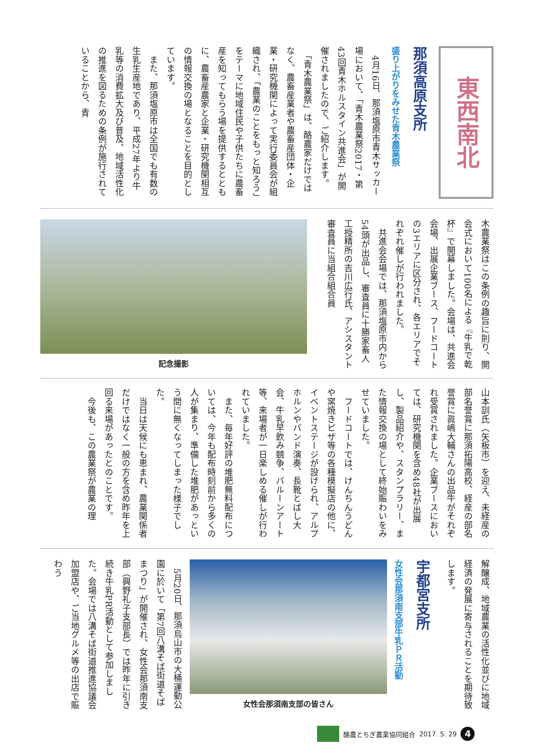東西南北
那須高原支所
盛り上がりをみせた青木農業祭
　4月16日、那須塩原市青木サッカー場において、「青木農業祭2017・第43回青木ホルスタイン共進会」が開催されましたので、ご紹介します。
　「青木農業祭」は、酪農家だけではなく、農畜産業者や農畜産団体・企業・研究機関によって実行委員会が組織され、「農業のことをもっと知ろう」をテーマに地域住民や子供たちに農畜産を知ってもらう場を提供するとともに、農畜産農家と企業・研究機関相互の情報交換の場となることを目的としています。
　また、那須塩原市は全国でも有数の生乳生産地であり、平成27年より牛乳等の消費拡大及び普及、地域活性化の推進を図るための条例が施行されていることから、青
木農業祭はこの条例の趣旨に則り、開会式において100名による『牛乳で乾杯』で開幕しました。会場は、共進会会場、出展企業ブース、フードコートの3エリアに区分され、各エリアでそれぞれ催しが行われました。
　共進会会場では、那須塩原市内から54頭が出品し、審査員に十勝家畜人工授精所の吉川広行氏、アシスタント審査員に当組合組合員
記念撮影
山本訓氏（矢板市）を迎え、未経産の部名誉賞に那須拓陽高校、経産の部名誉賞に眞嶋大輔さんの出品牛がそれぞれ受賞されました。企業ブースにおいては、研究機関を含め48社が出展し、製品紹介や、スタンプラリー、また情報交換の場として終始賑わいをみせていました。
　フードコートでは、けんちんうどんや窯焼きピザ等の各種模擬店の他に、イベントステージが設けられ、アルプホルンやバンド演奏、長靴とばし大会、牛乳早飲み競争、バルーンアート等、来場者が一日楽しめる催しが行われていました。
　また、毎年好評の堆肥無料配布については、今年も配布時刻前から多くの人が集まり、準備した堆肥があっという間に無くなってしまった様子でした。
　当日は天候にも恵まれ、農業関係者だけではなく一般の方を含め昨年を上回る来場があったとのことです。
　今後も、この農業祭が農業の理
解醸成、地域農業の活性化並びに地域経済の発展に寄与されることを期待致します。
宇都宮支所
女性会那須南支部牛乳ＰＲ活動
女性会那須南支部の皆さん
　5月20日、那須烏山市の大桶運動公園に於いて「第7回八溝そば街道そばまつり」が開催され、女性会那須南支部（興野礼子支部長）では昨年に引き続き牛乳PR活動として参加しました。会場では八溝そば街道推進協議会加盟店や、ご当地グルメ等の出店で賑わう
酪農とちぎ農業協同組合 2017. 5. 29
4